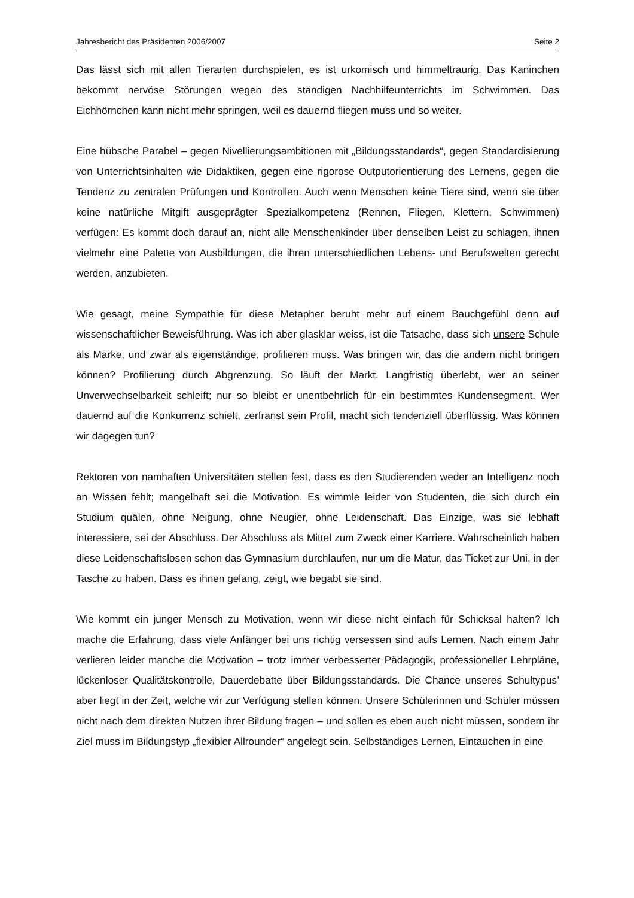Jahresbericht des Präsidenten 2006/2007 Seite 2
Das lässt sich mit allen Tierarten durchspielen, es ist urkomisch und himmeltraurig. Das Kaninchen bekommt nervöse Störungen wegen des ständigen Nachhilfeunterrichts im Schwimmen. Das Eichhörnchen kann nicht mehr springen, weil es dauernd fliegen muss und so weiter.
Eine hübsche Parabel – gegen Nivellierungsambitionen mit „Bildungsstandards“, gegen Standardisierung von Unterrichtsinhalten wie Didaktiken, gegen eine rigorose Outputorientierung des Lernens, gegen die Tendenz zu zentralen Prüfungen und Kontrollen. Auch wenn Menschen keine Tiere sind, wenn sie über keine natürliche Mitgift ausgeprägter Spezialkompetenz (Rennen, Fliegen, Klettern, Schwimmen) verfügen: Es kommt doch darauf an, nicht alle Menschenkinder über denselben Leist zu schlagen, ihnen vielmehr eine Palette von Ausbildungen, die ihren unterschiedlichen Lebens- und Berufswelten gerecht werden, anzubieten.
Wie gesagt, meine Sympathie für diese Metapher beruht mehr auf einem Bauchgefühl denn auf wissenschaftlicher Beweisführung. Was ich aber glasklar weiss, ist die Tatsache, dass sich unsere Schule als Marke, und zwar als eigenständige, profilieren muss. Was bringen wir, das die andern nicht bringen können? Profilierung durch Abgrenzung. So läuft der Markt. Langfristig überlebt, wer an seiner Unverwechselbarkeit schleift; nur so bleibt er unentbehrlich für ein bestimmtes Kundensegment. Wer dauernd auf die Konkurrenz schielt, zerfranst sein Profil, macht sich tendenziell überflüssig. Was können wir dagegen tun?
Rektoren von namhaften Universitäten stellen fest, dass es den Studierenden weder an Intelligenz noch an Wissen fehlt; mangelhaft sei die Motivation. Es wimmle leider von Studenten, die sich durch ein Studium quälen, ohne Neigung, ohne Neugier, ohne Leidenschaft. Das Einzige, was sie lebhaft interessiere, sei der Abschluss. Der Abschluss als Mittel zum Zweck einer Karriere. Wahrscheinlich haben diese Leidenschaftslosen schon das Gymnasium durchlaufen, nur um die Matur, das Ticket zur Uni, in der Tasche zu haben. Dass es ihnen gelang, zeigt, wie begabt sie sind.
Wie kommt ein junger Mensch zu Motivation, wenn wir diese nicht einfach für Schicksal halten? Ich mache die Erfahrung, dass viele Anfänger bei uns richtig versessen sind aufs Lernen. Nach einem Jahr verlieren leider manche die Motivation – trotz immer verbesserter Pädagogik, professioneller Lehrpläne, lückenloser Qualitätskontrolle, Dauerdebatte über Bildungsstandards. Die Chance unseres Schultypus’ aber liegt in der Zeit, welche wir zur Verfügung stellen können. Unsere Schülerinnen und Schüler müssen nicht nach dem direkten Nutzen ihrer Bildung fragen – und sollen es eben auch nicht müssen, sondern ihr Ziel muss im Bildungstyp „flexibler Allrounder“ angelegt sein. Selbständiges Lernen, Eintauchen in eine